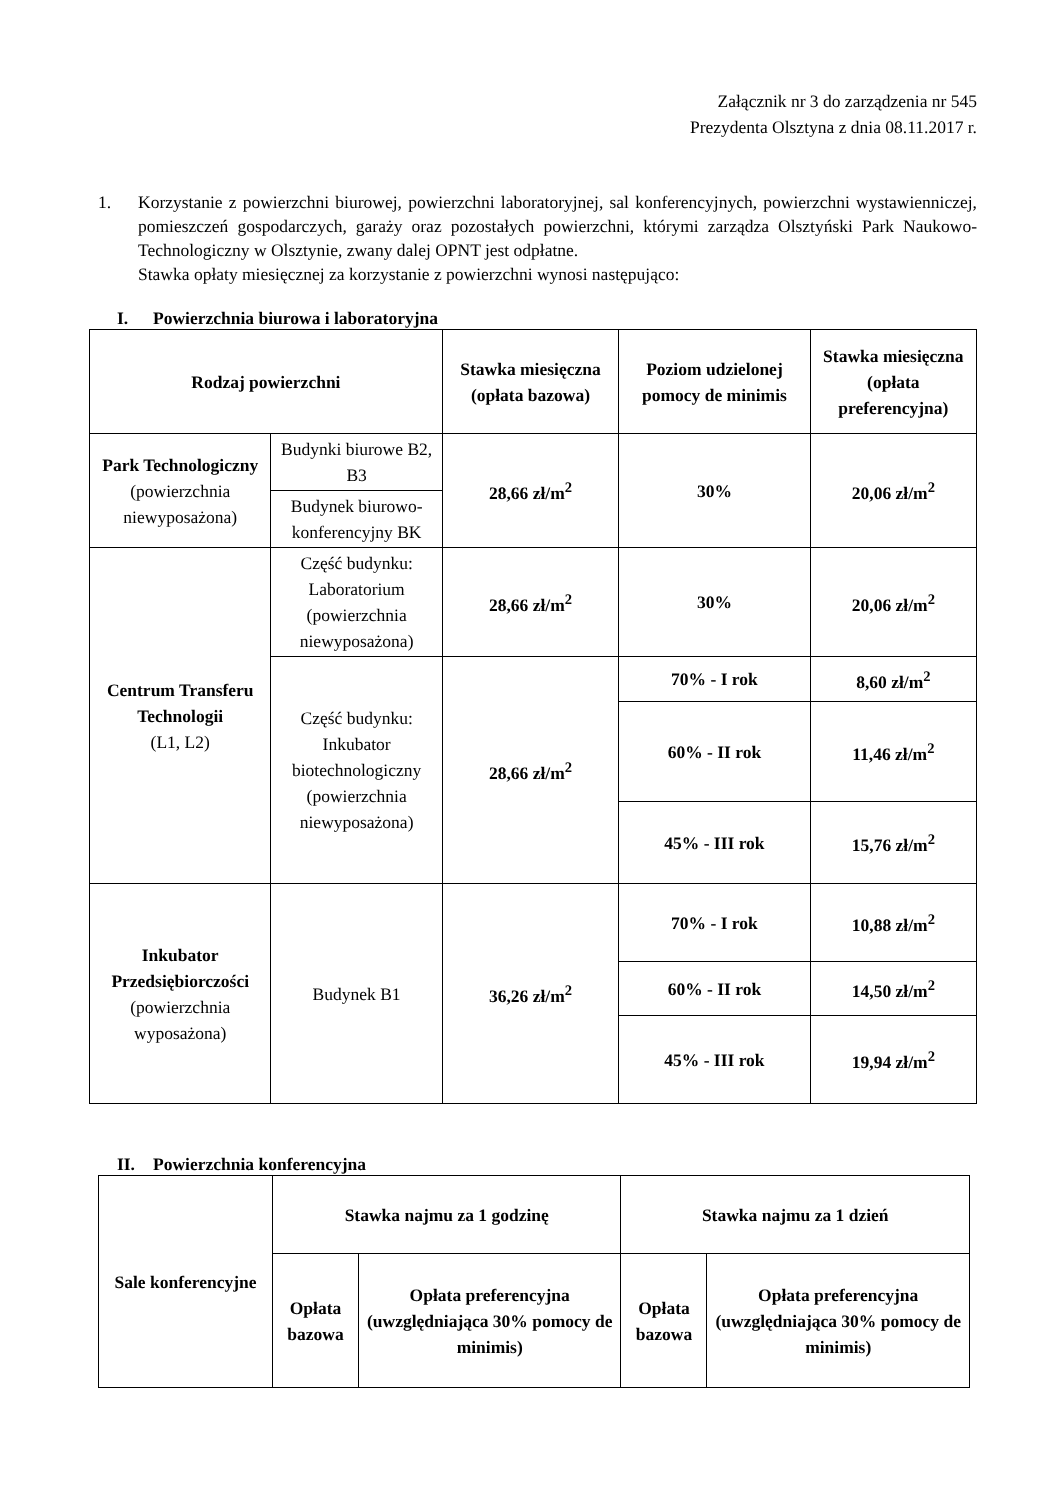Załącznik nr 3 do zarządzenia nr 545
Prezydenta Olsztyna z dnia 08.11.2017 r.
1. Korzystanie z powierzchni biurowej, powierzchni laboratoryjnej, sal konferencyjnych, powierzchni wystawienniczej, pomieszczeń gospodarczych, garaży oraz pozostałych powierzchni, którymi zarządza Olsztyński Park Naukowo-Technologiczny w Olsztynie, zwany dalej OPNT jest odpłatne.
Stawka opłaty miesięcznej za korzystanie z powierzchni wynosi następująco:
I. Powierzchnia biurowa i laboratoryjna
| Rodzaj powierzchni | | Stawka miesięczna (opłata bazowa) | Poziom udzielonej pomocy de minimis | Stawka miesięczna (opłata preferencyjna) |
| --- | --- | --- | --- | --- |
| Park Technologiczny (powierzchnia niewyposażona) | Budynki biurowe B2, B3 | 28,66 zł/m<sup>2</sup> | 30% | 20,06 zł/m<sup>2</sup> |
| | Budynek biurowo-konferencyjny BK | | | |
| Centrum Transferu Technologii (L1, L2) | Część budynku: Laboratorium (powierzchnia niewyposażona) | 28,66 zł/m<sup>2</sup> | 30% | 20,06 zł/m<sup>2</sup> |
| | Część budynku: Inkubator biotechnologiczny (powierzchnia niewyposażona) | 28,66 zł/m<sup>2</sup> | 70% - I rok | 8,60 zł/m<sup>2</sup> |
| | | | 60% - II rok | 11,46 zł/m<sup>2</sup> |
| | | | 45% - III rok | 15,76 zł/m<sup>2</sup> |
| Inkubator Przedsiębiorczości (powierzchnia wyposażona) | Budynek B1 | 36,26 zł/m<sup>2</sup> | 70% - I rok | 10,88 zł/m<sup>2</sup> |
| | | | 60% - II rok | 14,50 zł/m<sup>2</sup> |
| | | | 45% - III rok | 19,94 zł/m<sup>2</sup> |
II. Powierzchnia konferencyjna
| Sale konferencyjne | Stawka najmu za 1 godzinę | | Stawka najmu za 1 dzień | |
| --- | --- | --- | --- | --- |
| | Opłata bazowa | Opłata preferencyjna (uwzględniająca 30% pomocy de minimis) | Opłata bazowa | Opłata preferencyjna (uwzględniająca 30% pomocy de minimis) |